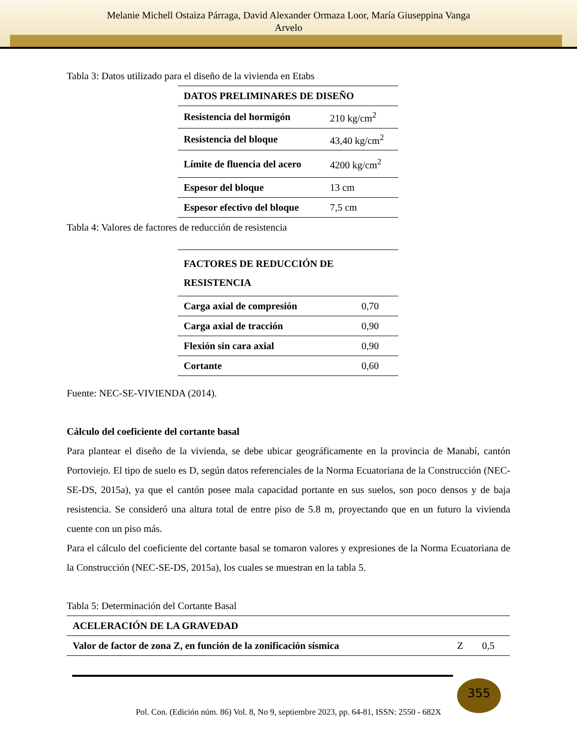Melanie Michell Ostaiza Párraga, David Alexander Ormaza Loor, María Giuseppina Vanga
Arvelo
Tabla 3: Datos utilizado para el diseño de la vivienda en Etabs
| DATOS PRELIMINARES DE DISEÑO | |
| --- | --- |
| Resistencia del hormigón | 210 kg/cm<sup>2</sup> |
| Resistencia del bloque | 43,40 kg/cm<sup>2</sup> |
| Límite de fluencia del acero | 4200 kg/cm<sup>2</sup> |
| Espesor del bloque | 13 cm |
| Espesor efectivo del bloque | 7,5 cm |
Tabla 4: Valores de factores de reducción de resistencia
| FACTORES DE REDUCCIÓN DE RESISTENCIA | |
| --- | --- |
| Carga axial de compresión | 0,70 |
| Carga axial de tracción | 0,90 |
| Flexión sin cara axial | 0,90 |
| Cortante | 0,60 |
Fuente: NEC-SE-VIVIENDA (2014).
Cálculo del coeficiente del cortante basal
Para plantear el diseño de la vivienda, se debe ubicar geográficamente en la provincia de Manabí, cantón Portoviejo. El tipo de suelo es D, según datos referenciales de la Norma Ecuatoriana de la Construcción (NEC-SE-DS, 2015a), ya que el cantón posee mala capacidad portante en sus suelos, son poco densos y de baja resistencia. Se consideró una altura total de entre piso de 5.8 m, proyectando que en un futuro la vivienda cuente con un piso más.
Para el cálculo del coeficiente del cortante basal se tomaron valores y expresiones de la Norma Ecuatoriana de la Construcción (NEC-SE-DS, 2015a), los cuales se muestran en la tabla 5.
Tabla 5: Determinación del Cortante Basal
| ACELERACIÓN DE LA GRAVEDAD | | |
| --- | --- | --- |
| Valor de factor de zona Z, en función de la zonificación sísmica | Z | 0,5 |
355
Pol. Con. (Edición núm. 86) Vol. 8, No 9, septiembre 2023, pp. 64-81, ISSN: 2550 - 682X